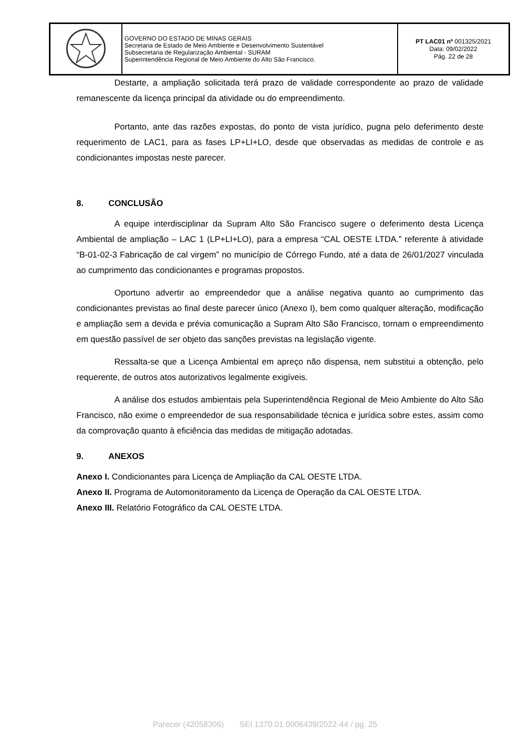| | GOVERNO DO ESTADO DE MINAS GERAIS Secretaria de Estado de Meio Ambiente e Desenvolvimento Sustentável Subsecretaria de Regularização Ambiental - SURAM Superintendência Regional de Meio Ambiente do Alto São Francisco. | PT LAC01 nº 001325/2021 Data: 09/02/2022 Pág. 22 de 28 |
Destarte, a ampliação solicitada terá prazo de validade correspondente ao prazo de validade remanescente da licença principal da atividade ou do empreendimento.
Portanto, ante das razões expostas, do ponto de vista jurídico, pugna pelo deferimento deste requerimento de LAC1, para as fases LP+LI+LO, desde que observadas as medidas de controle e as condicionantes impostas neste parecer.
8. CONCLUSÃO
A equipe interdisciplinar da Supram Alto São Francisco sugere o deferimento desta Licença Ambiental de ampliação – LAC 1 (LP+LI+LO), para a empresa “CAL OESTE LTDA.” referente à atividade “B-01-02-3 Fabricação de cal virgem” no município de Córrego Fundo, até a data de 26/01/2027 vinculada ao cumprimento das condicionantes e programas propostos.
Oportuno advertir ao empreendedor que a análise negativa quanto ao cumprimento das condicionantes previstas ao final deste parecer único (Anexo I), bem como qualquer alteração, modificação e ampliação sem a devida e prévia comunicação a Supram Alto São Francisco, tornam o empreendimento em questão passível de ser objeto das sanções previstas na legislação vigente.
Ressalta-se que a Licença Ambiental em apreço não dispensa, nem substitui a obtenção, pelo requerente, de outros atos autorizativos legalmente exigíveis.
A análise dos estudos ambientais pela Superintendência Regional de Meio Ambiente do Alto São Francisco, não exime o empreendedor de sua responsabilidade técnica e jurídica sobre estes, assim como da comprovação quanto à eficiência das medidas de mitigação adotadas.
9. ANEXOS
Anexo I. Condicionantes para Licença de Ampliação da CAL OESTE LTDA.
Anexo II. Programa de Automonitoramento da Licença de Operação da CAL OESTE LTDA.
Anexo III. Relatório Fotográfico da CAL OESTE LTDA.
Parecer (42058306) SEI 1370.01.0006439/2022-44 / pg. 25